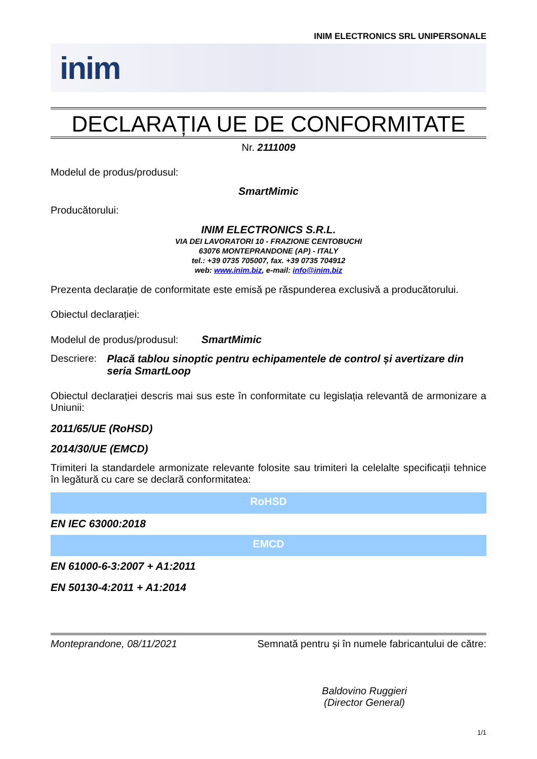INIM ELECTRONICS SRL UNIPERSONALE
inim
DECLARAȚIA UE DE CONFORMITATE
Nr. 2111009
Modelul de produs/produsul:
SmartMimic
Producătorului:
INIM ELECTRONICS S.R.L.
VIA DEI LAVORATORI 10 - FRAZIONE CENTOBUCHI
63076 MONTEPRANDONE (AP) - ITALY
tel.: +39 0735 705007, fax. +39 0735 704912
web: www.inim.biz, e-mail: info@inim.biz
Prezenta declarație de conformitate este emisă pe răspunderea exclusivă a producătorului.
Obiectul declarației:
Modelul de produs/produsul: SmartMimic
Descriere: Placă tablou sinoptic pentru echipamentele de control și avertizare din seria SmartLoop
Obiectul declarației descris mai sus este în conformitate cu legislația relevantă de armonizare a Uniunii:
2011/65/UE (RoHSD)
2014/30/UE (EMCD)
Trimiteri la standardele armonizate relevante folosite sau trimiteri la celelalte specificații tehnice în legătură cu care se declară conformitatea:
| RoHSD |
| --- |
| EN IEC 63000:2018 |
| EMCD |
| EN 61000-6-3:2007 + A1:2011 |
| EN 50130-4:2011 + A1:2014 |
Monteprandone, 08/11/2021 Semnată pentru și în numele fabricantului de către:
Baldovino Ruggieri
(Director General)
1/1